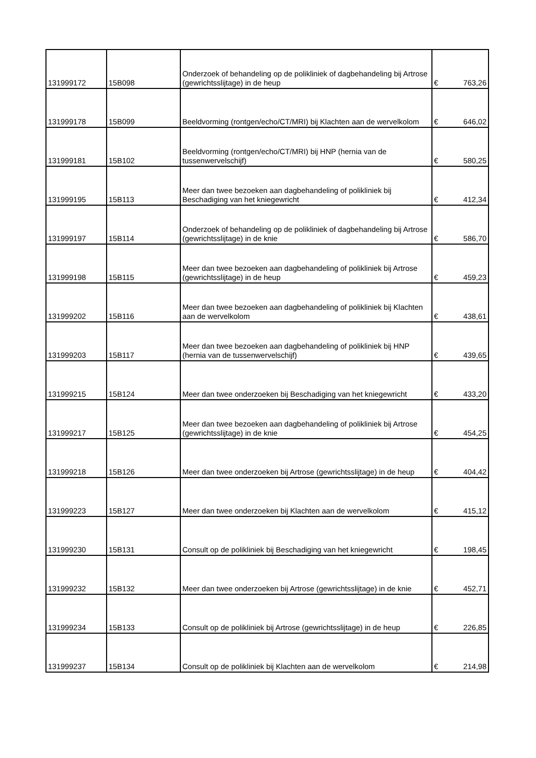| 131999172 | 15B098 | Onderzoek of behandeling op de polikliniek of dagbehandeling bij Artrose (gewrichtsslijtage) in de heup | € | 763,26 |
| 131999178 | 15B099 | Beeldvorming (rontgen/echo/CT/MRI) bij Klachten aan de wervelkolom | € | 646,02 |
| 131999181 | 15B102 | Beeldvorming (rontgen/echo/CT/MRI) bij HNP (hernia van de tussenwervelschijf) | € | 580,25 |
| 131999195 | 15B113 | Meer dan twee bezoeken aan dagbehandeling of polikliniek bij Beschadiging van het kniegewricht | € | 412,34 |
| 131999197 | 15B114 | Onderzoek of behandeling op de polikliniek of dagbehandeling bij Artrose (gewrichtsslijtage) in de knie | € | 586,70 |
| 131999198 | 15B115 | Meer dan twee bezoeken aan dagbehandeling of polikliniek bij Artrose (gewrichtsslijtage) in de heup | € | 459,23 |
| 131999202 | 15B116 | Meer dan twee bezoeken aan dagbehandeling of polikliniek bij Klachten aan de wervelkolom | € | 438,61 |
| 131999203 | 15B117 | Meer dan twee bezoeken aan dagbehandeling of polikliniek bij HNP (hernia van de tussenwervelschijf) | € | 439,65 |
| 131999215 | 15B124 | Meer dan twee onderzoeken bij Beschadiging van het kniegewricht | € | 433,20 |
| 131999217 | 15B125 | Meer dan twee bezoeken aan dagbehandeling of polikliniek bij Artrose (gewrichtsslijtage) in de knie | € | 454,25 |
| 131999218 | 15B126 | Meer dan twee onderzoeken bij Artrose (gewrichtsslijtage) in de heup | € | 404,42 |
| 131999223 | 15B127 | Meer dan twee onderzoeken bij Klachten aan de wervelkolom | € | 415,12 |
| 131999230 | 15B131 | Consult op de polikliniek bij Beschadiging van het kniegewricht | € | 198,45 |
| 131999232 | 15B132 | Meer dan twee onderzoeken bij Artrose (gewrichtsslijtage) in de knie | € | 452,71 |
| 131999234 | 15B133 | Consult op de polikliniek bij Artrose (gewrichtsslijtage) in de heup | € | 226,85 |
| 131999237 | 15B134 | Consult op de polikliniek bij Klachten aan de wervelkolom | € | 214,98 |